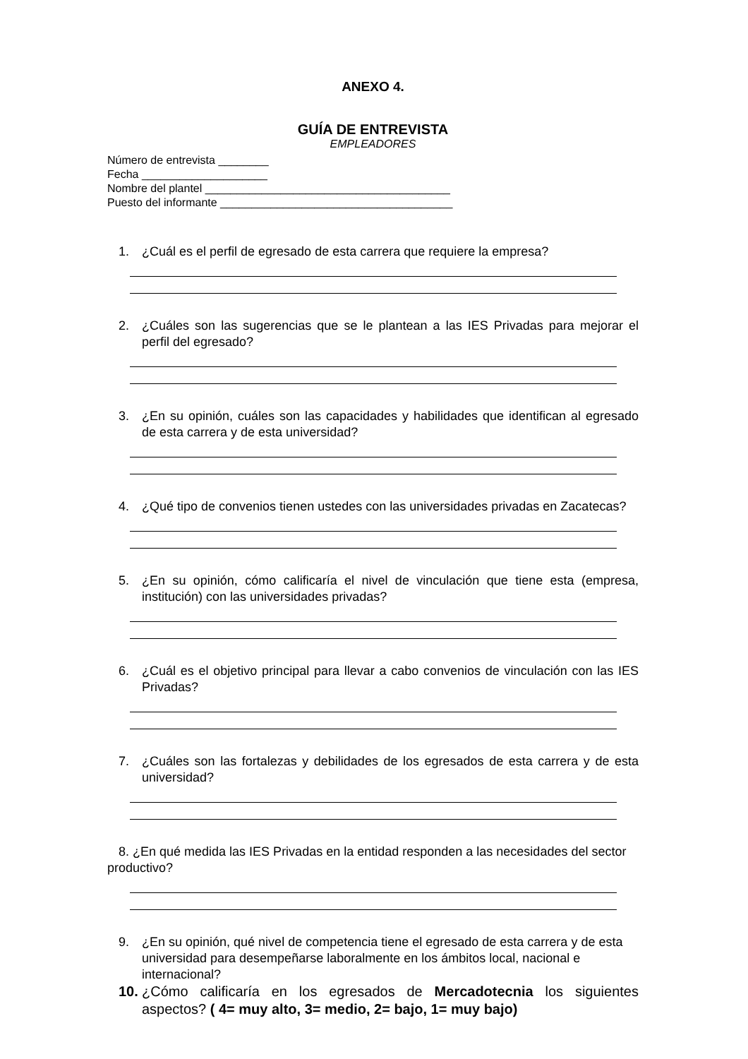ANEXO 4.
GUÍA DE ENTREVISTA
EMPLEADORES
Número de entrevista ________
Fecha ____________________
Nombre del plantel _______________________________________
Puesto del informante _____________________________________
1. ¿Cuál es el perfil de egresado de esta carrera que requiere la empresa?
2. ¿Cuáles son las sugerencias que se le plantean a las IES Privadas para mejorar el perfil del egresado?
3. ¿En su opinión, cuáles son las capacidades y habilidades que identifican al egresado de esta carrera y de esta universidad?
4. ¿Qué tipo de convenios tienen ustedes con las universidades privadas en Zacatecas?
5. ¿En su opinión, cómo calificaría el nivel de vinculación que tiene esta (empresa, institución) con las universidades privadas?
6. ¿Cuál es el objetivo principal para llevar a cabo convenios de vinculación con las IES Privadas?
7. ¿Cuáles son las fortalezas y debilidades de los egresados de esta carrera y de esta universidad?
8. ¿En qué medida las IES Privadas en la entidad responden a las necesidades del sector productivo?
9. ¿En su opinión, qué nivel de competencia tiene el egresado de esta carrera y de esta universidad para desempeñarse laboralmente en los ámbitos local, nacional e internacional?
10. ¿Cómo calificaría en los egresados de Mercadotecnia los siguientes aspectos? ( 4= muy alto, 3= medio, 2= bajo, 1= muy bajo)